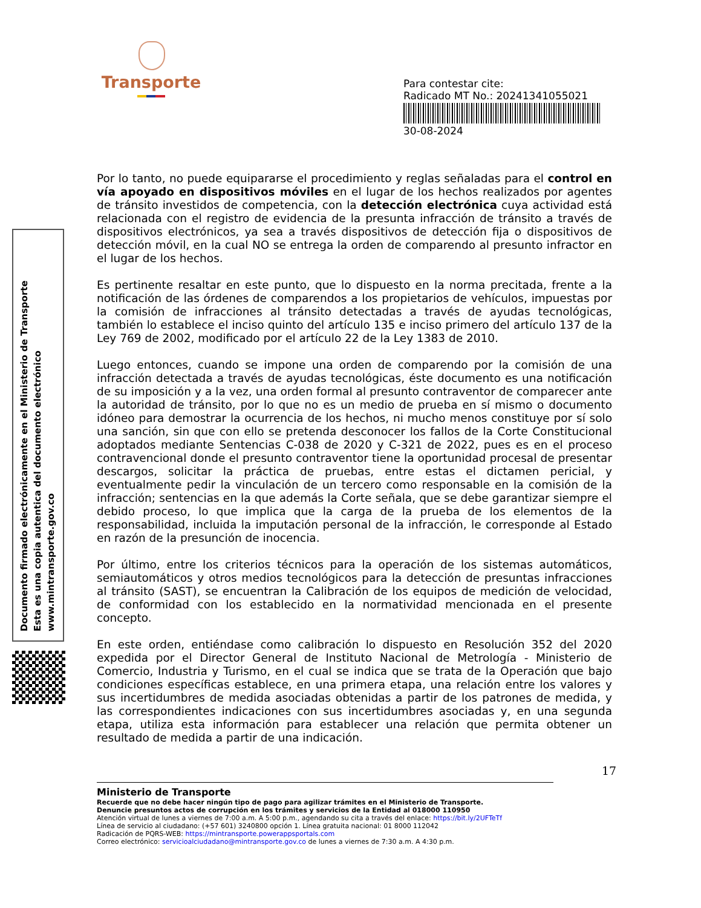Transporte
Para contestar cite:
Radicado MT No.: 20241341055021
30-08-2024
Documento firmado electrónicamente en el Ministerio de Transporte
Esta es una copia autentica del documento electrónico
www.mintransporte.gov.co
Por lo tanto, no puede equipararse el procedimiento y reglas señaladas para el control en vía apoyado en dispositivos móviles en el lugar de los hechos realizados por agentes de tránsito investidos de competencia, con la detección electrónica cuya actividad está relacionada con el registro de evidencia de la presunta infracción de tránsito a través de dispositivos electrónicos, ya sea a través dispositivos de detección fija o dispositivos de detección móvil, en la cual NO se entrega la orden de comparendo al presunto infractor en el lugar de los hechos.
Es pertinente resaltar en este punto, que lo dispuesto en la norma precitada, frente a la notificación de las órdenes de comparendos a los propietarios de vehículos, impuestas por la comisión de infracciones al tránsito detectadas a través de ayudas tecnológicas, también lo establece el inciso quinto del artículo 135 e inciso primero del artículo 137 de la Ley 769 de 2002, modificado por el artículo 22 de la Ley 1383 de 2010.
Luego entonces, cuando se impone una orden de comparendo por la comisión de una infracción detectada a través de ayudas tecnológicas, éste documento es una notificación de su imposición y a la vez, una orden formal al presunto contraventor de comparecer ante la autoridad de tránsito, por lo que no es un medio de prueba en sí mismo o documento idóneo para demostrar la ocurrencia de los hechos, ni mucho menos constituye por sí solo una sanción, sin que con ello se pretenda desconocer los fallos de la Corte Constitucional adoptados mediante Sentencias C-038 de 2020 y C-321 de 2022, pues es en el proceso contravencional donde el presunto contraventor tiene la oportunidad procesal de presentar descargos, solicitar la práctica de pruebas, entre estas el dictamen pericial, y eventualmente pedir la vinculación de un tercero como responsable en la comisión de la infracción; sentencias en la que además la Corte señala, que se debe garantizar siempre el debido proceso, lo que implica que la carga de la prueba de los elementos de la responsabilidad, incluida la imputación personal de la infracción, le corresponde al Estado en razón de la presunción de inocencia.
Por último, entre los criterios técnicos para la operación de los sistemas automáticos, semiautomáticos y otros medios tecnológicos para la detección de presuntas infracciones al tránsito (SAST), se encuentran la Calibración de los equipos de medición de velocidad, de conformidad con los establecido en la normatividad mencionada en el presente concepto.
En este orden, entiéndase como calibración lo dispuesto en Resolución 352 del 2020 expedida por el Director General de Instituto Nacional de Metrología - Ministerio de Comercio, Industria y Turismo, en el cual se indica que se trata de la Operación que bajo condiciones específicas establece, en una primera etapa, una relación entre los valores y sus incertidumbres de medida asociadas obtenidas a partir de los patrones de medida, y las correspondientes indicaciones con sus incertidumbres asociadas y, en una segunda etapa, utiliza esta información para establecer una relación que permita obtener un resultado de medida a partir de una indicación.
17
Ministerio de Transporte
Recuerde que no debe hacer ningún tipo de pago para agilizar trámites en el Ministerio de Transporte.
Denuncie presuntos actos de corrupción en los trámites y servicios de la Entidad al 018000 110950
Atención virtual de lunes a viernes de 7:00 a.m. A 5:00 p.m., agendando su cita a través del enlace: https://bit.ly/2UFTeTf
Línea de servicio al ciudadano: (+57 601) 3240800 opción 1. Línea gratuita nacional: 01 8000 112042
Radicación de PQRS-WEB: https://mintransporte.powerappsportals.com
Correo electrónico: servicioalciudadano@mintransporte.gov.co de lunes a viernes de 7:30 a.m. A 4:30 p.m.